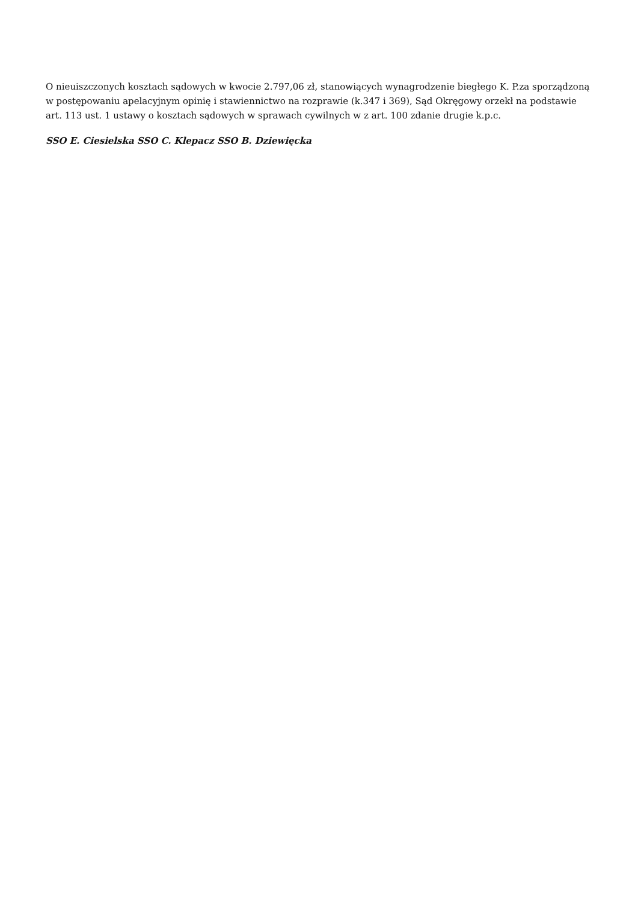O nieuiszczonych kosztach sądowych w kwocie 2.797,06 zł, stanowiących wynagrodzenie biegłego K. P.za sporządzoną w postępowaniu apelacyjnym opinię i stawiennictwo na rozprawie (k.347 i 369), Sąd Okręgowy orzekł na podstawie art. 113 ust. 1 ustawy o kosztach sądowych w sprawach cywilnych w z art. 100 zdanie drugie k.p.c.
SSO E. Ciesielska SSO C. Klepacz SSO B. Dziewięcka